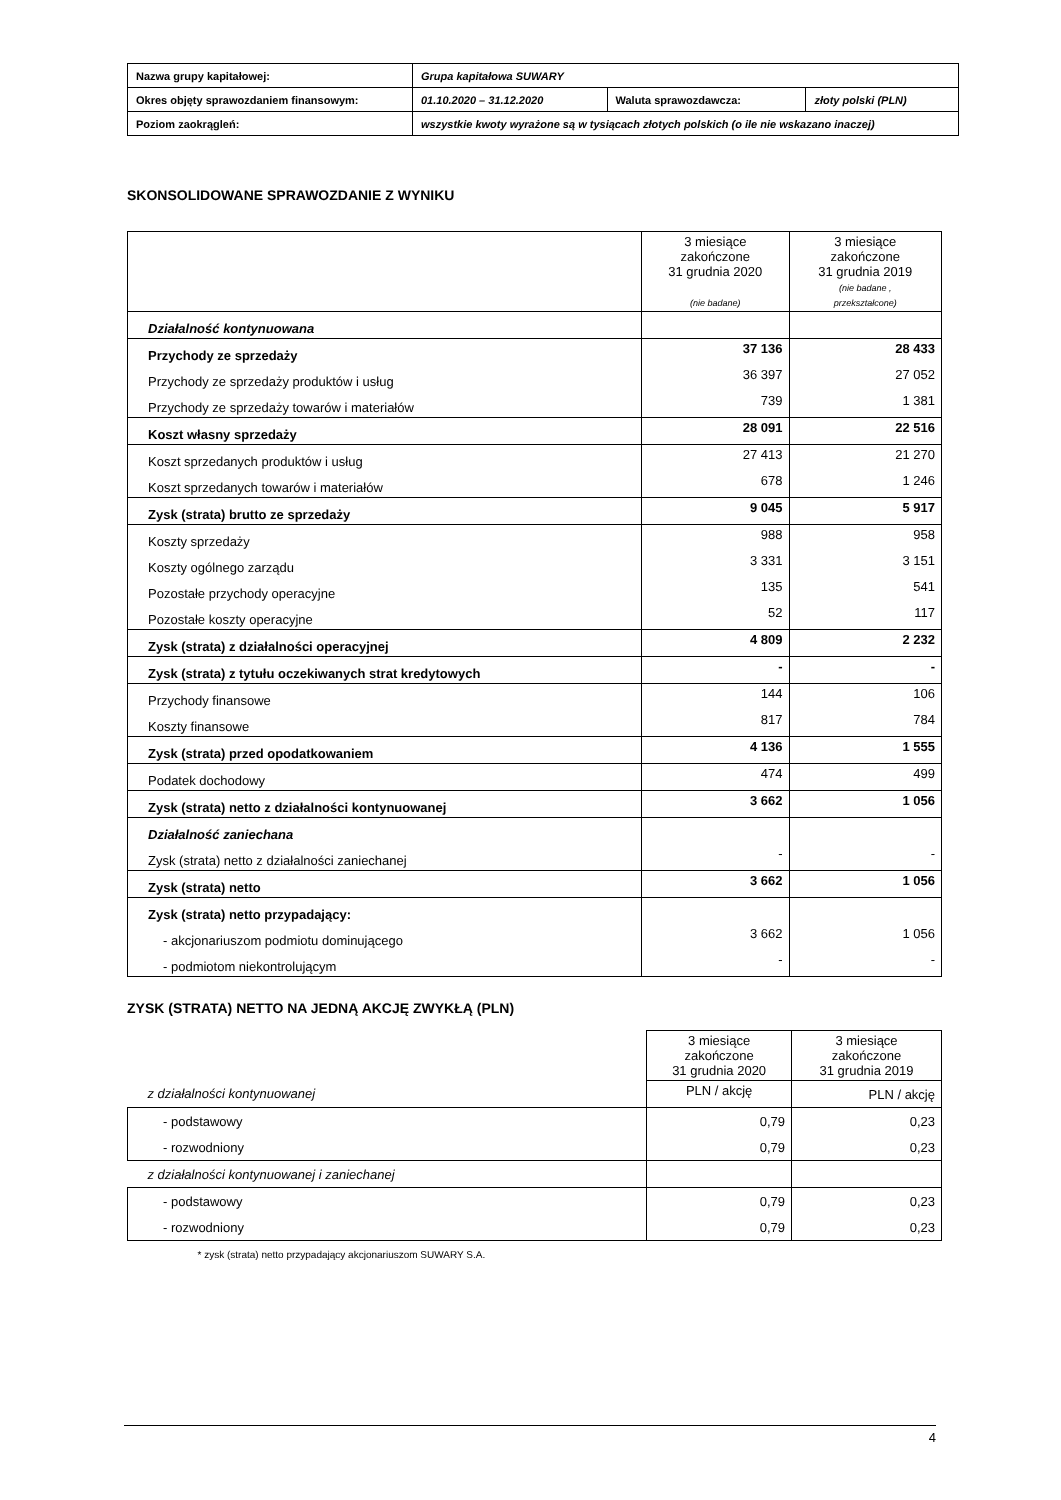| Nazwa grupy kapitałowej: | Grupa kapitałowa SUWARY | | |
| Okres objęty sprawozdaniem finansowym: | 01.10.2020 – 31.12.2020 | Waluta sprawozdawcza: | złoty polski (PLN) |
| Poziom zaokrągleń: | wszystkie kwoty wyrażone są w tysiącach złotych polskich (o ile nie wskazano inaczej) | | |
SKONSOLIDOWANE SPRAWOZDANIE Z WYNIKU
| | 3 miesiące zakończone 31 grudnia 2020 (nie badane) | 3 miesiące zakończone 31 grudnia 2019 (nie badane , przekształcone) |
| Działalność kontynuowana | | |
| Przychody ze sprzedaży | 37 136 | 28 433 |
| Przychody ze sprzedaży produktów i usług | 36 397 | 27 052 |
| Przychody ze sprzedaży towarów i materiałów | 739 | 1 381 |
| Koszt własny sprzedaży | 28 091 | 22 516 |
| Koszt sprzedanych produktów i usług | 27 413 | 21 270 |
| Koszt sprzedanych towarów i materiałów | 678 | 1 246 |
| Zysk (strata) brutto ze sprzedaży | 9 045 | 5 917 |
| Koszty sprzedaży | 988 | 958 |
| Koszty ogólnego zarządu | 3 331 | 3 151 |
| Pozostałe przychody operacyjne | 135 | 541 |
| Pozostałe koszty operacyjne | 52 | 117 |
| Zysk (strata) z działalności operacyjnej | 4 809 | 2 232 |
| Zysk (strata) z tytułu oczekiwanych strat kredytowych | - | - |
| Przychody finansowe | 144 | 106 |
| Koszty finansowe | 817 | 784 |
| Zysk (strata) przed opodatkowaniem | 4 136 | 1 555 |
| Podatek dochodowy | 474 | 499 |
| Zysk (strata) netto z działalności kontynuowanej | 3 662 | 1 056 |
| Działalność zaniechana | | |
| Zysk (strata) netto z działalności zaniechanej | - | - |
| Zysk (strata) netto | 3 662 | 1 056 |
| Zysk (strata) netto przypadający: | | |
| - akcjonariuszom podmiotu dominującego | 3 662 | 1 056 |
| - podmiotom niekontrolującym | - | - |
ZYSK (STRATA) NETTO NA JEDNĄ AKCJĘ ZWYKŁĄ (PLN)
| | 3 miesiące zakończone 31 grudnia 2020 | 3 miesiące zakończone 31 grudnia 2019 |
| z działalności kontynuowanej | PLN / akcję | PLN / akcję |
| - podstawowy | 0,79 | 0,23 |
| - rozwodniony | 0,79 | 0,23 |
| z działalności kontynuowanej i zaniechanej | | |
| - podstawowy | 0,79 | 0,23 |
| - rozwodniony | 0,79 | 0,23 |
| * zysk (strata) netto przypadający akcjonariuszom SUWARY S.A. | | |
4